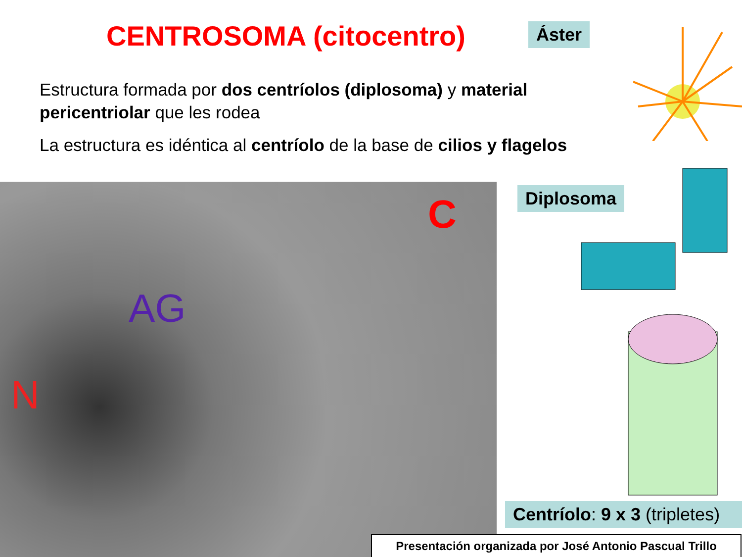CENTROSOMA (citocentro) Áster
Estructura formada por dos centríolos (diplosoma) y material pericentriolar que les rodea
La estructura es idéntica al centríolo de la base de cilios y flagelos
AG
N
C
Diplosoma
Centríolo: 9 x 3 (tripletes)
Presentación organizada por José Antonio Pascual Trillo